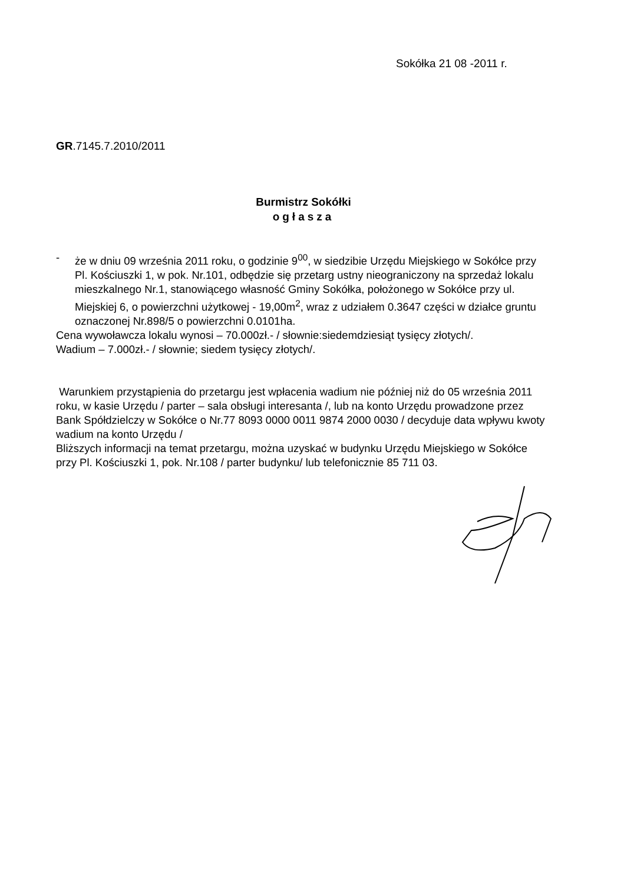Sokółka 21 08 -2011 r.
GR.7145.7.2010/2011
Burmistrz Sokółki
ogłasza
- że w dniu 09 września 2011 roku, o godzinie 9<sup>00</sup>, w siedzibie Urzędu Miejskiego w Sokółce przy Pl. Kościuszki 1, w pok. Nr.101, odbędzie się przetarg ustny nieograniczony na sprzedaż lokalu mieszkalnego Nr.1, stanowiącego własność Gminy Sokółka, położonego w Sokółce przy ul. Miejskiej 6, o powierzchni użytkowej - 19,00m<sup>2</sup>, wraz z udziałem 0.3647 części w działce gruntu oznaczonej Nr.898/5 o powierzchni 0.0101ha.
Cena wywoławcza lokalu wynosi – 70.000zł.- / słownie:siedemdziesiąt tysięcy złotych/.
Wadium – 7.000zł.- / słownie; siedem tysięcy złotych/.
Warunkiem przystąpienia do przetargu jest wpłacenia wadium nie później niż do 05 września 2011 roku, w kasie Urzędu / parter – sala obsługi interesanta /, lub na konto Urzędu prowadzone przez Bank Spółdzielczy w Sokółce o Nr.77 8093 0000 0011 9874 2000 0030 / decyduje data wpływu kwoty wadium na konto Urzędu /
Bliższych informacji na temat przetargu, można uzyskać w budynku Urzędu Miejskiego w Sokółce przy Pl. Kościuszki 1, pok. Nr.108 / parter budynku/ lub telefonicznie 85 711 03.